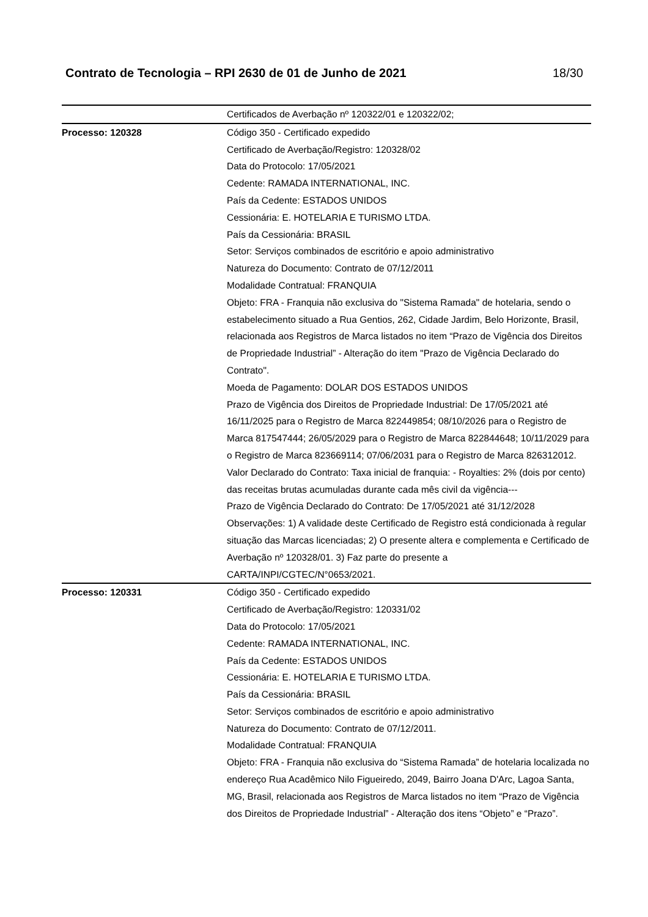Contrato de Tecnologia – RPI 2630 de 01 de Junho de 2021 18/30
| | Certificados de Averbação nº 120322/01 e 120322/02; |
| Processo: 120328 | Código 350 - Certificado expedido Certificado de Averbação/Registro: 120328/02 Data do Protocolo: 17/05/2021 Cedente: RAMADA INTERNATIONAL, INC. País da Cedente: ESTADOS UNIDOS Cessionária: E. HOTELARIA E TURISMO LTDA. País da Cessionária: BRASIL Setor: Serviços combinados de escritório e apoio administrativo Natureza do Documento: Contrato de 07/12/2011 Modalidade Contratual: FRANQUIA Objeto: FRA - Franquia não exclusiva do "Sistema Ramada" de hotelaria, sendo o estabelecimento situado a Rua Gentios, 262, Cidade Jardim, Belo Horizonte, Brasil, relacionada aos Registros de Marca listados no item “Prazo de Vigência dos Direitos de Propriedade Industrial” - Alteração do item "Prazo de Vigência Declarado do Contrato". Moeda de Pagamento: DOLAR DOS ESTADOS UNIDOS Prazo de Vigência dos Direitos de Propriedade Industrial: De 17/05/2021 até 16/11/2025 para o Registro de Marca 822449854; 08/10/2026 para o Registro de Marca 817547444; 26/05/2029 para o Registro de Marca 822844648; 10/11/2029 para o Registro de Marca 823669114; 07/06/2031 para o Registro de Marca 826312012. Valor Declarado do Contrato: Taxa inicial de franquia: - Royalties: 2% (dois por cento) das receitas brutas acumuladas durante cada mês civil da vigência--- Prazo de Vigência Declarado do Contrato: De 17/05/2021 até 31/12/2028 Observações: 1) A validade deste Certificado de Registro está condicionada à regular situação das Marcas licenciadas; 2) O presente altera e complementa e Certificado de Averbação nº 120328/01. 3) Faz parte do presente a CARTA/INPI/CGTEC/N°0653/2021. |
| Processo: 120331 | Código 350 - Certificado expedido Certificado de Averbação/Registro: 120331/02 Data do Protocolo: 17/05/2021 Cedente: RAMADA INTERNATIONAL, INC. País da Cedente: ESTADOS UNIDOS Cessionária: E. HOTELARIA E TURISMO LTDA. País da Cessionária: BRASIL Setor: Serviços combinados de escritório e apoio administrativo Natureza do Documento: Contrato de 07/12/2011. Modalidade Contratual: FRANQUIA Objeto: FRA - Franquia não exclusiva do “Sistema Ramada” de hotelaria localizada no endereço Rua Acadêmico Nilo Figueiredo, 2049, Bairro Joana D'Arc, Lagoa Santa, MG, Brasil, relacionada aos Registros de Marca listados no item “Prazo de Vigência dos Direitos de Propriedade Industrial” - Alteração dos itens “Objeto” e “Prazo”. |